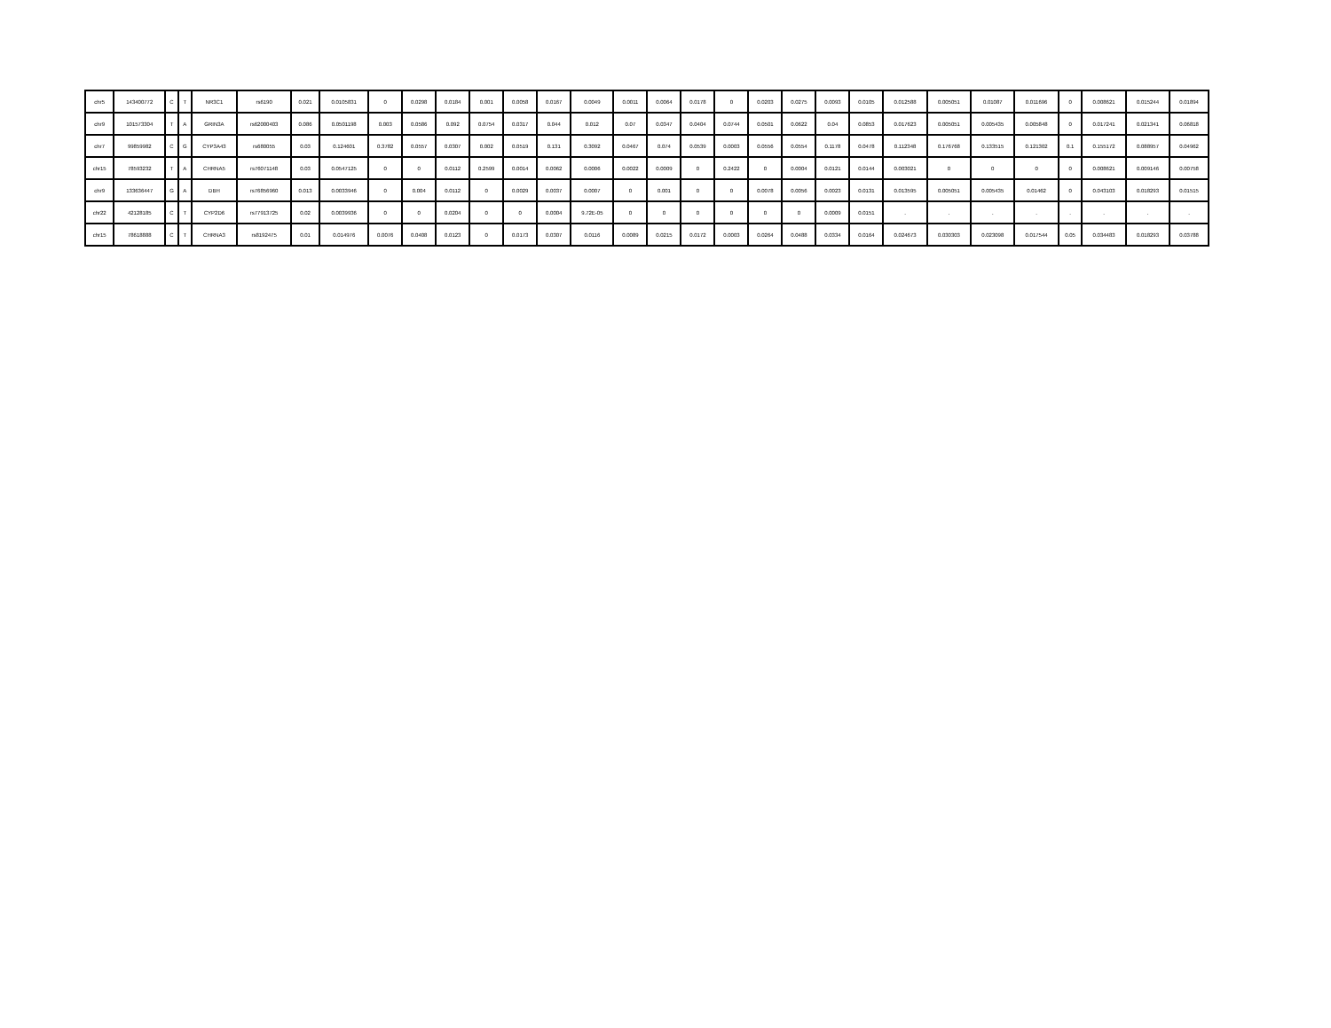| chr5 | 143400772 | C | T | NR3C1 | rs6190 | 0.021 | 0.0105831 | 0 | 0.0298 | 0.0184 | 0.001 | 0.0058 | 0.0167 | 0.0049 | 0.0011 | 0.0064 | 0.0178 | 0 | 0.0203 | 0.0275 | 0.0093 | 0.0105 | 0.012588 | 0.005051 | 0.01087 | 0.011696 | 0 | 0.008621 | 0.015244 | 0.01894 |
| chr9 | 101573304 | T | A | GRIN3A | rs62000403 | 0.086 | 0.0501198 | 0.003 | 0.0586 | 0.092 | 0.0754 | 0.0317 | 0.044 | 0.012 | 0.07 | 0.0347 | 0.0404 | 0.0744 | 0.0501 | 0.0622 | 0.04 | 0.0853 | 0.017623 | 0.005051 | 0.005435 | 0.005848 | 0 | 0.017241 | 0.021341 | 0.06818 |
| chr7 | 99859982 | C | G | CYP3A43 | rs680055 | 0.03 | 0.124601 | 0.3782 | 0.0557 | 0.0307 | 0.002 | 0.0519 | 0.131 | 0.3092 | 0.0467 | 0.074 | 0.0539 | 0.0003 | 0.0556 | 0.0554 | 0.1178 | 0.0478 | 0.112348 | 0.176768 | 0.133515 | 0.121302 | 0.1 | 0.155172 | 0.088957 | 0.04962 |
| chr15 | 78593232 | T | A | CHRNA5 | rs76071148 | 0.03 | 0.0547125 | 0 | 0 | 0.0112 | 0.2599 | 0.0014 | 0.0062 | 0.0006 | 0.0022 | 0.0009 | 0 | 0.2422 | 0 | 0.0004 | 0.0121 | 0.0144 | 0.003021 | 0 | 0 | 0 | 0 | 0.008621 | 0.009146 | 0.00758 |
| chr9 | 133636447 | G | A | DBH | rs76856960 | 0.013 | 0.0033946 | 0 | 0.004 | 0.0112 | 0 | 0.0029 | 0.0037 | 0.0007 | 0 | 0.001 | 0 | 0 | 0.0078 | 0.0056 | 0.0023 | 0.0131 | 0.013595 | 0.005051 | 0.005435 | 0.01462 | 0 | 0.043103 | 0.018293 | 0.01515 |
| chr22 | 42128185 | C | T | CYP2D6 | rs77913725 | 0.02 | 0.0039936 | 0 | 0 | 0.0204 | 0 | 0 | 0.0004 | 9.72E-05 | 0 | 0 | 0 | 0 | 0 | 0 | 0.0009 | 0.0151 | . | . | . | . | . | . | . | . |
| chr15 | 78618888 | C | T | CHRNA3 | rs8192475 | 0.01 | 0.014976 | 0.0076 | 0.0408 | 0.0123 | 0 | 0.0173 | 0.0307 | 0.0116 | 0.0089 | 0.0215 | 0.0172 | 0.0003 | 0.0264 | 0.0488 | 0.0334 | 0.0164 | 0.024673 | 0.030303 | 0.023098 | 0.017544 | 0.05 | 0.034483 | 0.018293 | 0.03788 |